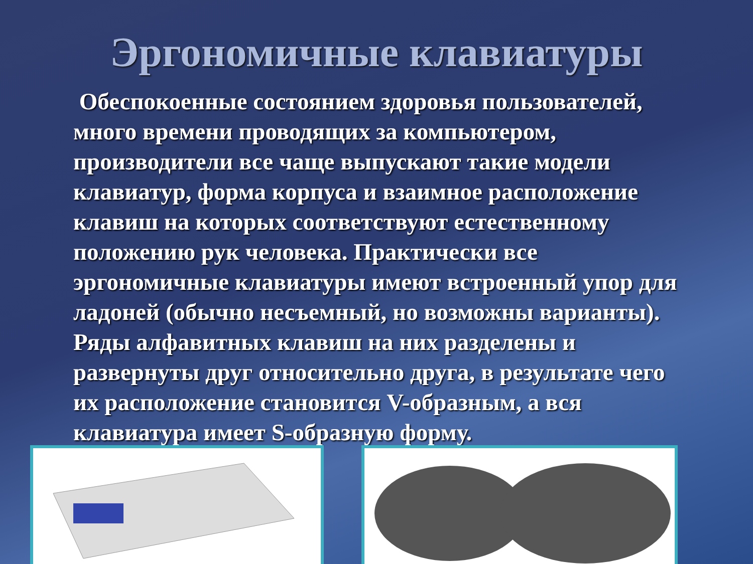Эргономичные клавиатуры
Обеспокоенные состоянием здоровья пользователей, много времени проводящих за компьютером, производители все чаще выпускают такие модели клавиатур, форма корпуса и взаимное расположение клавиш на которых соответствуют естественному положению рук человека. Практически все эргономичные клавиатуры имеют встроенный упор для ладоней (обычно несъемный, но возможны варианты). Ряды алфавитных клавиш на них разделены и развернуты друг относительно друга, в результате чего их расположение становится V-образным, а вся клавиатура имеет S-образную форму.